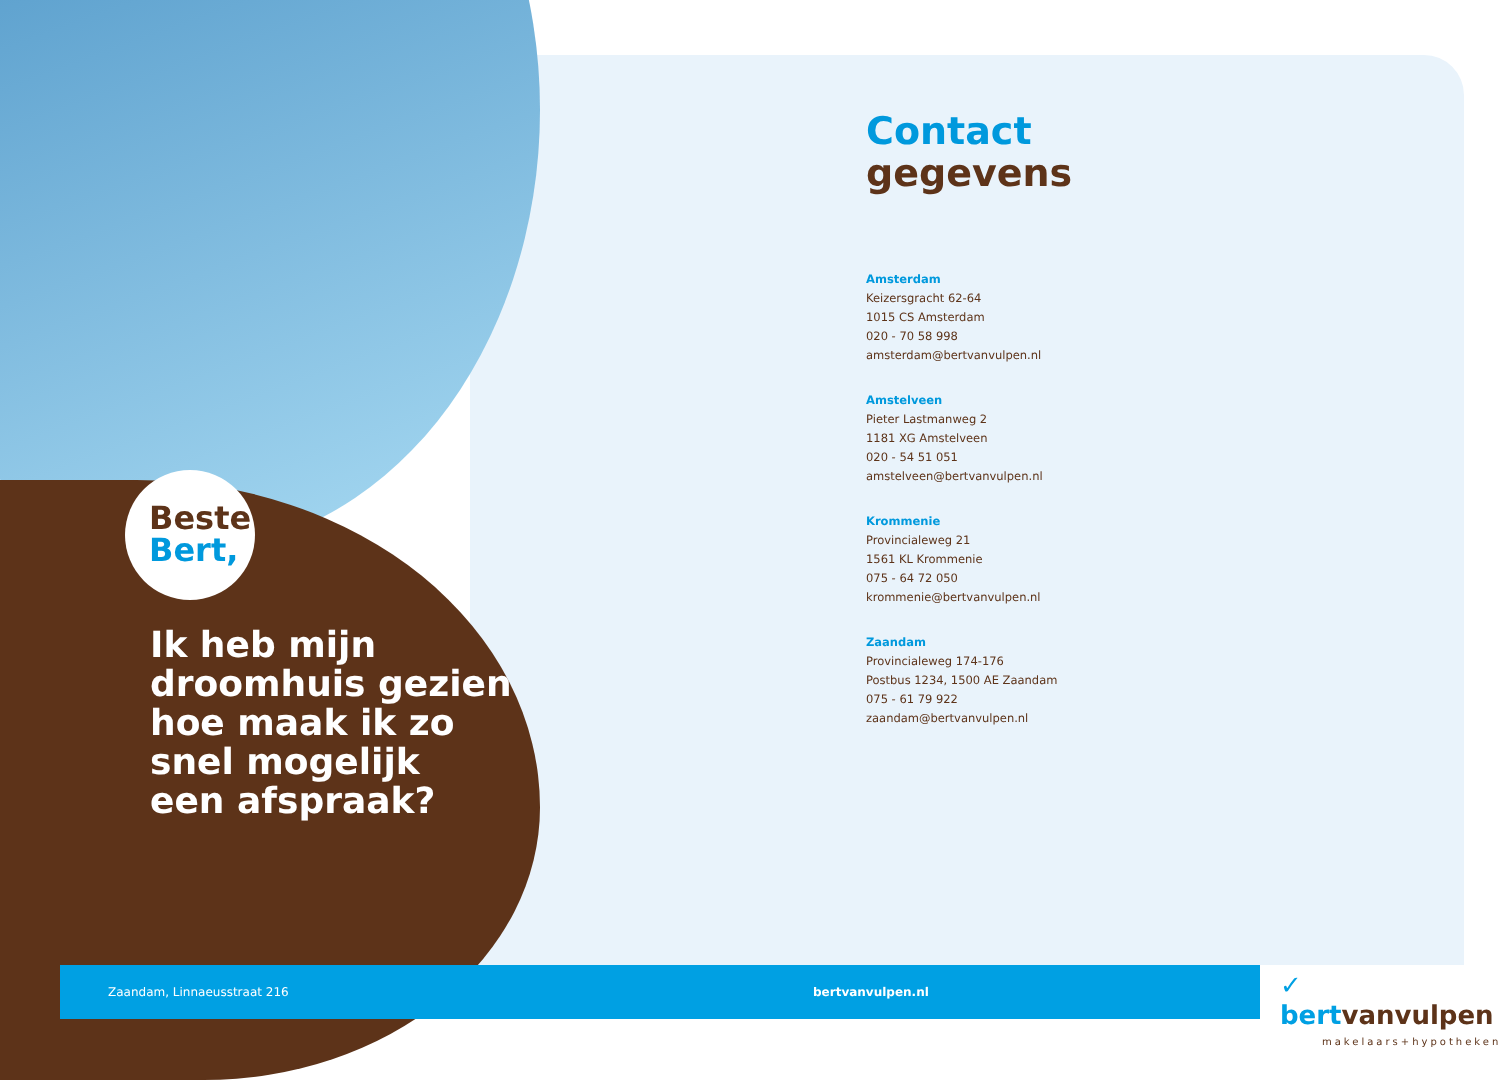Beste
Bert,
Ik heb mijn
droomhuis gezien
hoe maak ik zo
snel mogelijk
een afspraak?
Contact
gegevens
Amsterdam
Keizersgracht 62-64
1015 CS Amsterdam
020 - 70 58 998
amsterdam@bertvanvulpen.nl
Amstelveen
Pieter Lastmanweg 2
1181 XG Amstelveen
020 - 54 51 051
amstelveen@bertvanvulpen.nl
Krommenie
Provincialeweg 21
1561 KL Krommenie
075 - 64 72 050
krommenie@bertvanvulpen.nl
Zaandam
Provincialeweg 174-176
Postbus 1234, 1500 AE Zaandam
075 - 61 79 922
zaandam@bertvanvulpen.nl
Zaandam, Linnaeusstraat 216 bertvanvulpen.nl
✓ bert vanvulpen
makelaars+hypotheken